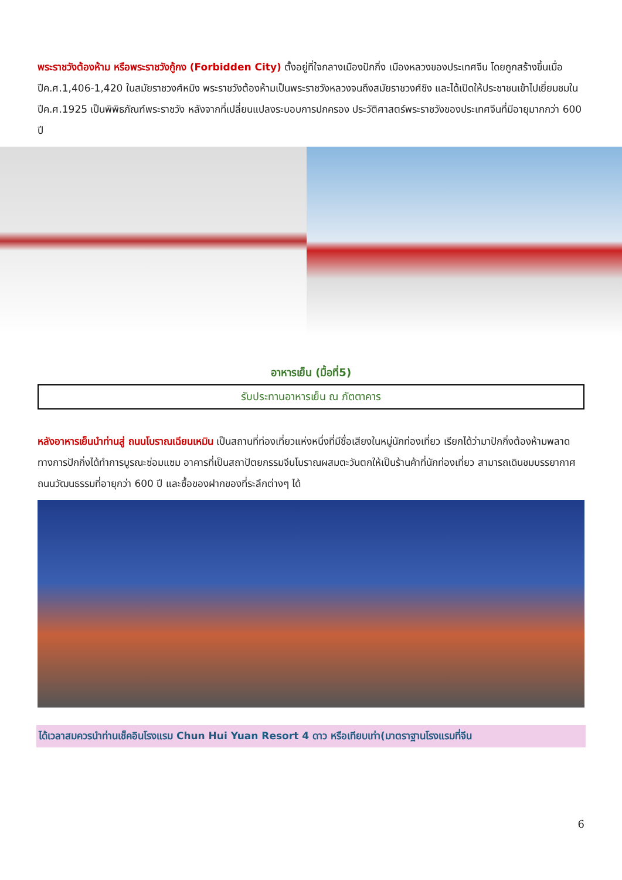พระราชวังต้องห้าม หรือพระราชวังกู้กง (Forbidden City) ตั้งอยู่ที่ใจกลางเมืองปักกิ่ง เมืองหลวงของประเทศจีน โดยถูกสร้างขึ้นเมื่อปีค.ศ.1,406-1,420 ในสมัยราชวงศ์หมิง พระราชวังต้องห้ามเป็นพระราชวังหลวงจนถึงสมัยราชวงศ์ชิง และได้เปิดให้ประชาชนเข้าไปเยี่ยมชมในปีค.ศ.1925 เป็นพิพิธภัณฑ์พระราชวัง หลังจากที่เปลี่ยนแปลงระบอบการปกครอง ประวัติศาสตร์พระราชวังของประเทศจีนที่มีอายุมากกว่า 600 ปี
อาหารเย็น (มื้อที่5)
| รับประทานอาหารเย็น ณ ภัตตาคาร |
หลังอาหารเย็นนำท่านสู่ ถนนโบราณเฉียนเหมิน เป็นสถานที่ท่องเที่ยวแห่งหนึ่งที่มีชื่อเสียงในหมู่นักท่องเที่ยว เรียกได้ว่ามาปักกิ่งต้องห้ามพลาด ทางการปักกิ่งได้ทำการบูรณะซ่อมแซม อาคารที่เป็นสถาปัตยกรรมจีนโบราณผสมตะวันตกให้เป็นร้านค้าที่นักท่องเที่ยว สามารถเดินชมบรรยากาศถนนวัฒนธรรมที่อายุกว่า 600 ปี และซื้อของฝากของที่ระลึกต่างๆ ได้
ได้เวลาสมควรนำท่านเช็คอินโรงแรม Chun Hui Yuan Resort 4 ดาว หรือเทียบเท่า(มาตราฐานโรงแรมที่จีน
6